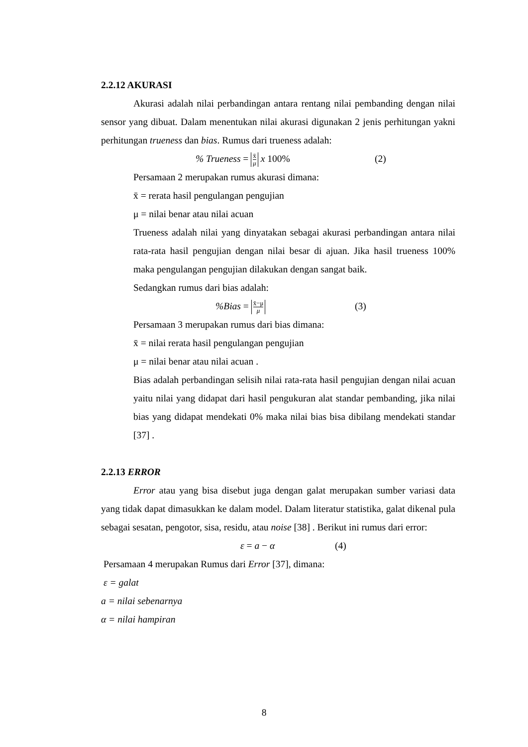2.2.12 AKURASI
Akurasi adalah nilai perbandingan antara rentang nilai pembanding dengan nilai sensor yang dibuat. Dalam menentukan nilai akurasi digunakan 2 jenis perhitungan yakni perhitungan trueness dan bias. Rumus dari trueness adalah:
% Trueness = x̄ μ x 100% (2)
Persamaan 2 merupakan rumus akurasi dimana:
x̄ = rerata hasil pengulangan pengujian
μ = nilai benar atau nilai acuan
Trueness adalah nilai yang dinyatakan sebagai akurasi perbandingan antara nilai rata-rata hasil pengujian dengan nilai besar di ajuan. Jika hasil trueness 100% maka pengulangan pengujian dilakukan dengan sangat baik.
Sedangkan rumus dari bias adalah:
%Bias = x̄−μ μ (3)
Persamaan 3 merupakan rumus dari bias dimana:
x̄ = nilai rerata hasil pengulangan pengujian
μ = nilai benar atau nilai acuan .
Bias adalah perbandingan selisih nilai rata-rata hasil pengujian dengan nilai acuan yaitu nilai yang didapat dari hasil pengukuran alat standar pembanding, jika nilai bias yang didapat mendekati 0% maka nilai bias bisa dibilang mendekati standar [37] .
2.2.13 ERROR
Error atau yang bisa disebut juga dengan galat merupakan sumber variasi data yang tidak dapat dimasukkan ke dalam model. Dalam literatur statistika, galat dikenal pula sebagai sesatan, pengotor, sisa, residu, atau noise [38] . Berikut ini rumus dari error:
ε = a − α (4)
Persamaan 4 merupakan Rumus dari Error [37], dimana:
ε = galat
a = nilai sebenarnya
α = nilai hampiran
8